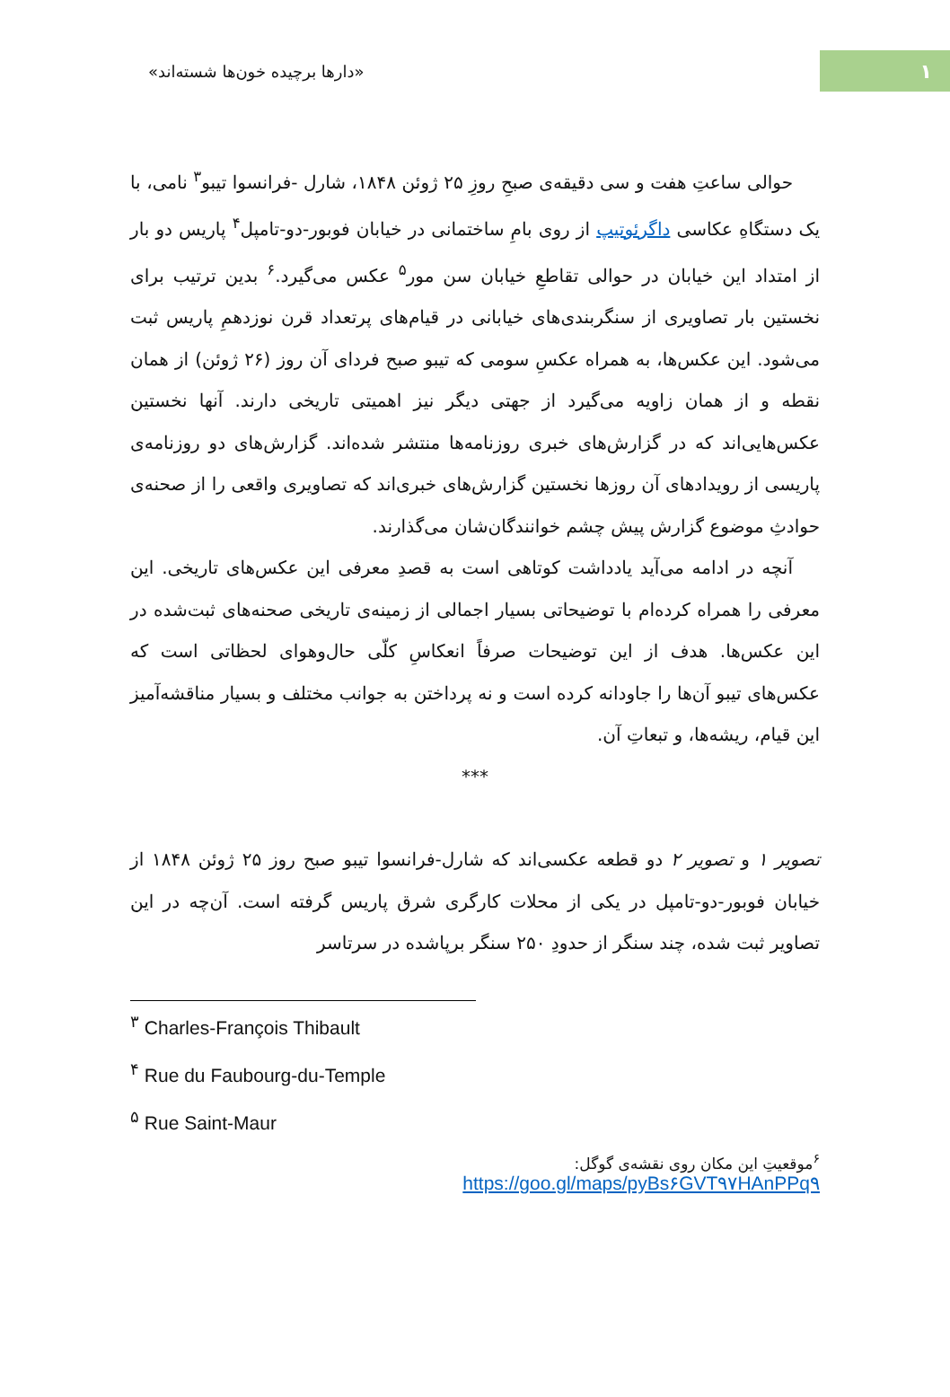۱
«دارها برچیده خون‌ها شسته‌اند»
حوالی ساعتِ هفت و سی دقیقه‌ی صبحِ روزِ ۲۵ ژوئن ۱۸۴۸، شارل -فرانسوا تیبو<sup>۳</sup> نامی، با یک دستگاهِ عکاسی داگرئوتیپ از روی بامِ ساختمانی در خیابان فوبور-دو-تامپل<sup>۴</sup> پاریس دو بار از امتداد این خیابان در حوالی تقاطعِ خیابان سن مور<sup>۵</sup> عکس می‌گیرد.<sup>۶</sup> بدین ترتیب برای نخستین بار تصاویری از سنگربندی‌های خیابانی در قیام‌های پرتعداد قرن نوزدهمِ پاریس ثبت می‌شود. این عکس‌ها، به همراه عکسِ سومی که تیبو صبح فردای آن روز (۲۶ ژوئن) از همان نقطه و از همان زاویه می‌گیرد از جهتی دیگر نیز اهمیتی تاریخی دارند. آنها نخستین عکس‌هایی‌اند که در گزارش‌های خبری روزنامه‌ها منتشر شده‌اند. گزارش‌های دو روزنامه‌ی پاریسی از رویدادهای آن روزها نخستین گزارش‌های خبری‌اند که تصاویری واقعی را از صحنه‌ی حوادثِ موضوع گزارش پیش چشم خوانندگان‌شان می‌گذارند.
آنچه در ادامه می‌آید یادداشت کوتاهی است به قصدِ معرفی این عکس‌های تاریخی. این معرفی را همراه کرده‌ام با توضیحاتی بسیار اجمالی از زمینه‌ی تاریخی صحنه‌های ثبت‌شده در این عکس‌ها. هدف از این توضیحات صرفاً انعکاسِ کلّی حال‌وهوای لحظاتی است که عکس‌های تیبو آن‌ها را جاودانه کرده است و نه پرداختن به جوانب مختلف و بسیار مناقشه‌آمیز این قیام، ریشه‌ها، و تبعاتِ آن.
***
تصویر ۱ و تصویر ۲ دو قطعه عکسی‌اند که شارل-فرانسوا تیبو صبح روز ۲۵ ژوئن ۱۸۴۸ از خیابان فوبور-دو-تامپل در یکی از محلات کارگری شرق پاریس گرفته است. آن‌چه در این تصاویر ثبت شده، چند سنگر از حدودِ ۲۵۰ سنگر برپاشده در سرتاسر
<sup>۳</sup> Charles-François Thibault
<sup>۴</sup> Rue du Faubourg-du-Temple
<sup>۵</sup> Rue Saint-Maur
<sup>۶</sup> موقعیتِ این مکان روی نقشه‌ی گوگل:
https://goo.gl/maps/pyBs۶GVT۹۷HAnPPq۹